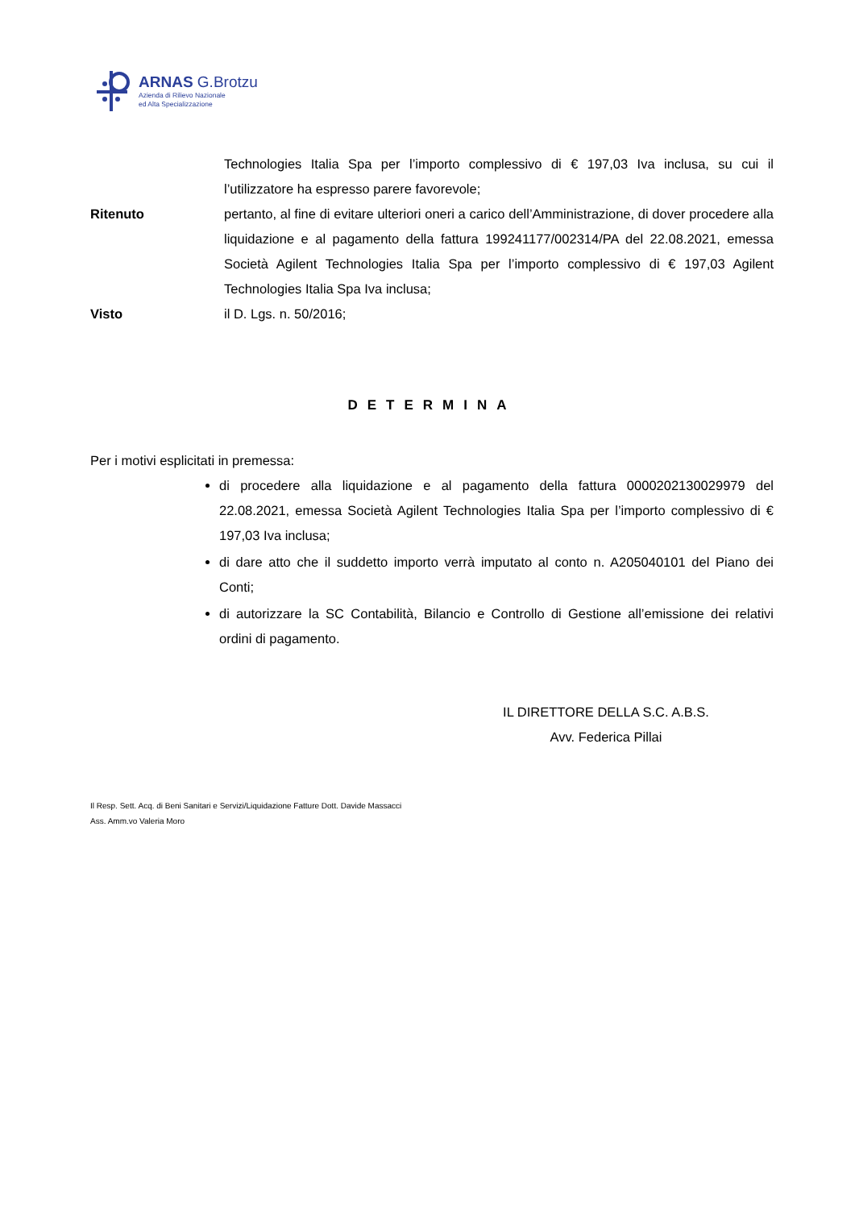ARNAS G.Brotzu
Azienda di Rilievo Nazionale
ed Alta Specializzazione
Technologies Italia Spa per l’importo complessivo di € 197,03 Iva inclusa, su cui il l’utilizzatore ha espresso parere favorevole;
Ritenuto pertanto, al fine di evitare ulteriori oneri a carico dell’Amministrazione, di dover procedere alla liquidazione e al pagamento della fattura 199241177/002314/PA del 22.08.2021, emessa Società Agilent Technologies Italia Spa per l’importo complessivo di € 197,03 Agilent Technologies Italia Spa Iva inclusa;
Visto il D. Lgs. n. 50/2016;
DETERMINA
Per i motivi esplicitati in premessa:
di procedere alla liquidazione e al pagamento della fattura 0000202130029979 del 22.08.2021, emessa Società Agilent Technologies Italia Spa per l’importo complessivo di € 197,03 Iva inclusa;
di dare atto che il suddetto importo verrà imputato al conto n. A205040101 del Piano dei Conti;
di autorizzare la SC Contabilità, Bilancio e Controllo di Gestione all’emissione dei relativi ordini di pagamento.
IL DIRETTORE DELLA S.C. A.B.S.
Avv. Federica Pillai
Il Resp. Sett. Acq. di Beni Sanitari e Servizi/Liquidazione Fatture Dott. Davide Massacci
Ass. Amm.vo Valeria Moro